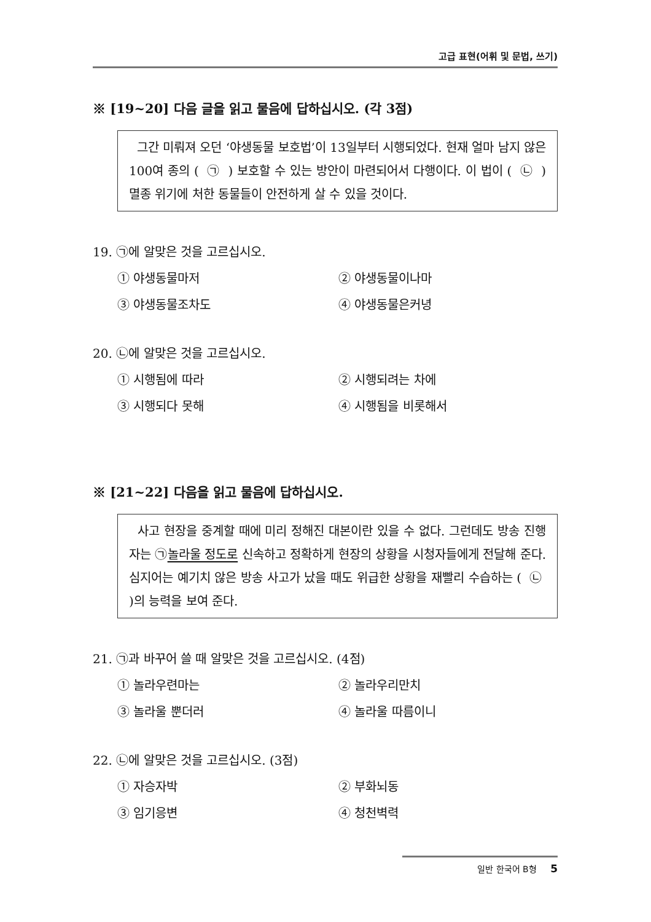고급 표현(어휘 및 문법, 쓰기)
※ [19~20] 다음 글을 읽고 물음에 답하십시오. (각 3점)
그간 미뤄져 오던 ‘야생동물 보호법’이 13일부터 시행되었다. 현재 얼마 남지 않은 100여 종의 ( ㉠ ) 보호할 수 있는 방안이 마련되어서 다행이다. 이 법이 ( ㉡ ) 멸종 위기에 처한 동물들이 안전하게 살 수 있을 것이다.
19. ㉠에 알맞은 것을 고르십시오.
① 야생동물마저
② 야생동물이나마
③ 야생동물조차도
④ 야생동물은커녕
20. ㉡에 알맞은 것을 고르십시오.
① 시행됨에 따라
② 시행되려는 차에
③ 시행되다 못해
④ 시행됨을 비롯해서
※ [21~22] 다음을 읽고 물음에 답하십시오.
사고 현장을 중계할 때에 미리 정해진 대본이란 있을 수 없다. 그런데도 방송 진행자는 ㉠놀라울 정도로 신속하고 정확하게 현장의 상황을 시청자들에게 전달해 준다. 심지어는 예기치 않은 방송 사고가 났을 때도 위급한 상황을 재빨리 수습하는 ( ㉡ )의 능력을 보여 준다.
21. ㉠과 바꾸어 쓸 때 알맞은 것을 고르십시오. (4점)
① 놀라우련마는
② 놀라우리만치
③ 놀라울 뿐더러
④ 놀라울 따름이니
22. ㉡에 알맞은 것을 고르십시오. (3점)
① 자승자박
② 부화뇌동
③ 임기응변
④ 청천벽력
일반 한국어 B형 5